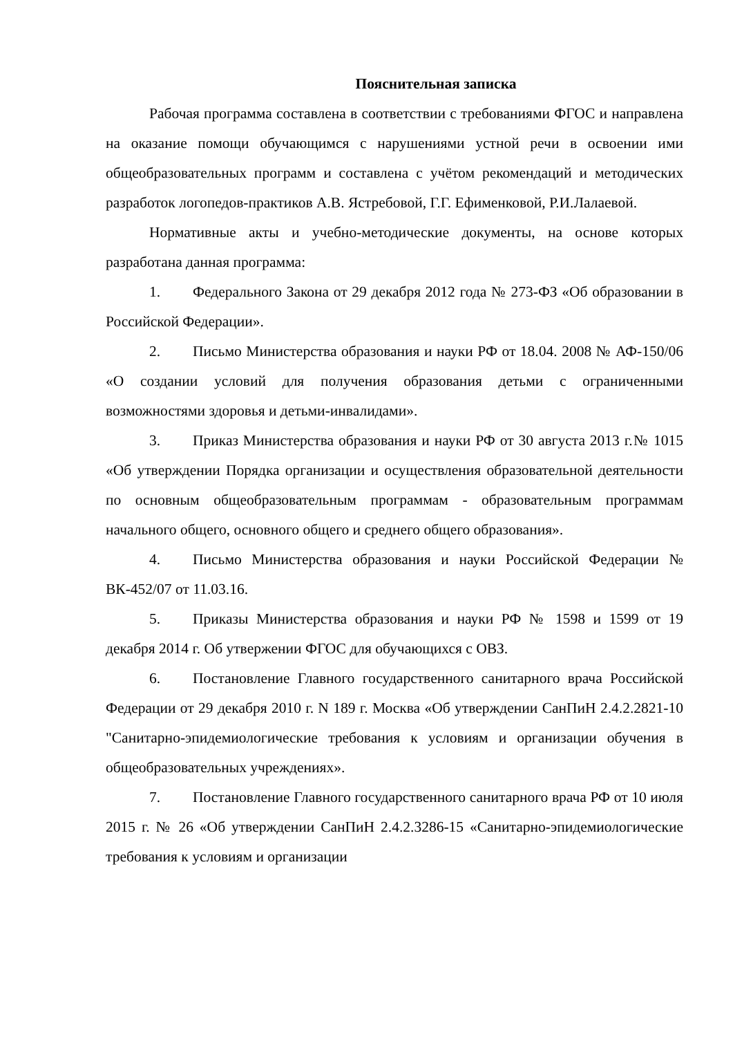Пояснительная записка
Рабочая программа составлена в соответствии с требованиями ФГОС и направлена на оказание помощи обучающимся с нарушениями устной речи в освоении ими общеобразовательных программ и составлена с учётом рекомендаций и методических разработок логопедов-практиков А.В. Ястребовой, Г.Г. Ефименковой, Р.И.Лалаевой.
Нормативные акты и учебно-методические документы, на основе которых разработана данная программа:
1. Федерального Закона от 29 декабря 2012 года № 273-ФЗ «Об образовании в Российской Федерации».
2. Письмо Министерства образования и науки РФ от 18.04. 2008 № АФ-150/06 «О создании условий для получения образования детьми с ограниченными возможностями здоровья и детьми-инвалидами».
3. Приказ Министерства образования и науки РФ от 30 августа 2013 г.№ 1015 «Об утверждении Порядка организации и осуществления образовательной деятельности по основным общеобразовательным программам - образовательным программам начального общего, основного общего и среднего общего образования».
4. Письмо Министерства образования и науки Российской Федерации № ВК-452/07 от 11.03.16.
5. Приказы Министерства образования и науки РФ № 1598 и 1599 от 19 декабря 2014 г. Об утвержении ФГОС для обучающихся с ОВЗ.
6. Постановление Главного государственного санитарного врача Российской Федерации от 29 декабря 2010 г. N 189 г. Москва «Об утверждении СанПиН 2.4.2.2821-10 "Санитарно-эпидемиологические требования к условиям и организации обучения в общеобразовательных учреждениях».
7. Постановление Главного государственного санитарного врача РФ от 10 июля 2015 г. № 26 «Об утверждении СанПиН 2.4.2.3286-15 «Санитарно-эпидемиологические требования к условиям и организации